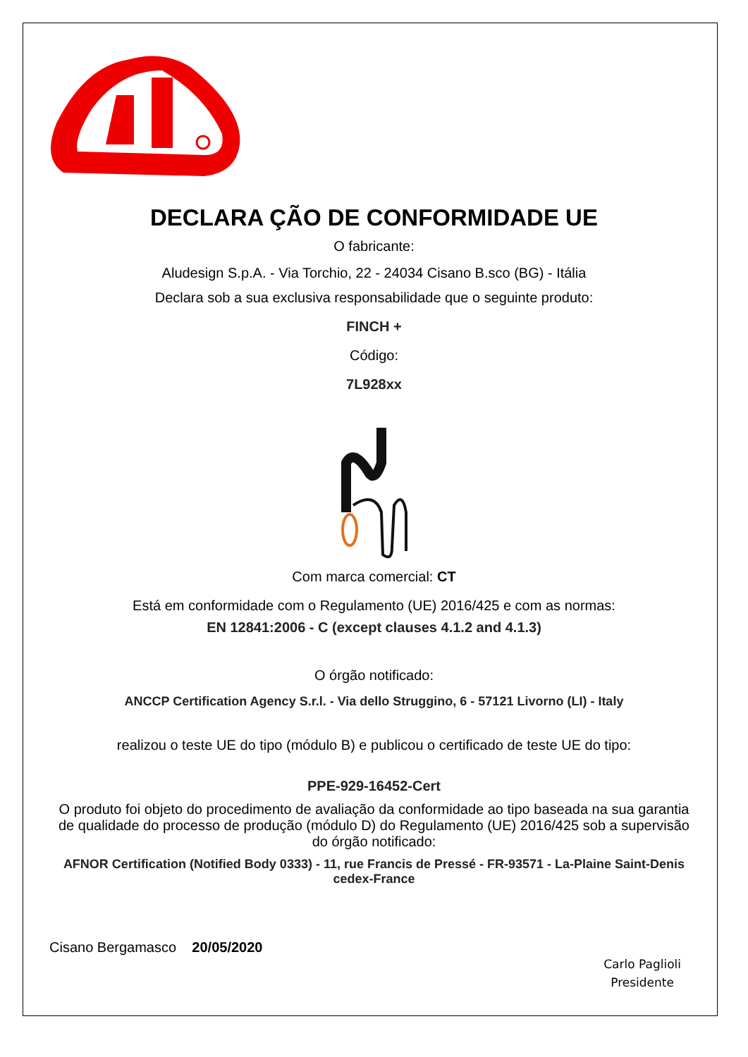DECLARA ÇÃO DE CONFORMIDADE UE
O fabricante:
Aludesign S.p.A. - Via Torchio, 22 - 24034 Cisano B.sco (BG) - Itália
Declara sob a sua exclusiva responsabilidade que o seguinte produto:
FINCH +
Código:
7L928xx
Com marca comercial: CT
Está em conformidade com o Regulamento (UE) 2016/425 e com as normas:
EN 12841:2006 - C (except clauses 4.1.2 and 4.1.3)
O órgão notificado:
ANCCP Certification Agency S.r.l. - Via dello Struggino, 6 - 57121 Livorno (LI) - Italy
realizou o teste UE do tipo (módulo B) e publicou o certificado de teste UE do tipo:
PPE-929-16452-Cert
O produto foi objeto do procedimento de avaliação da conformidade ao tipo baseada na sua garantia de qualidade do processo de produção (módulo D) do Regulamento (UE) 2016/425 sob a supervisão do órgão notificado:
AFNOR Certification (Notified Body 0333) - 11, rue Francis de Pressé - FR-93571 - La-Plaine Saint-Denis cedex-France
Cisano Bergamasco 20/05/2020
Carlo Paglioli
Presidente